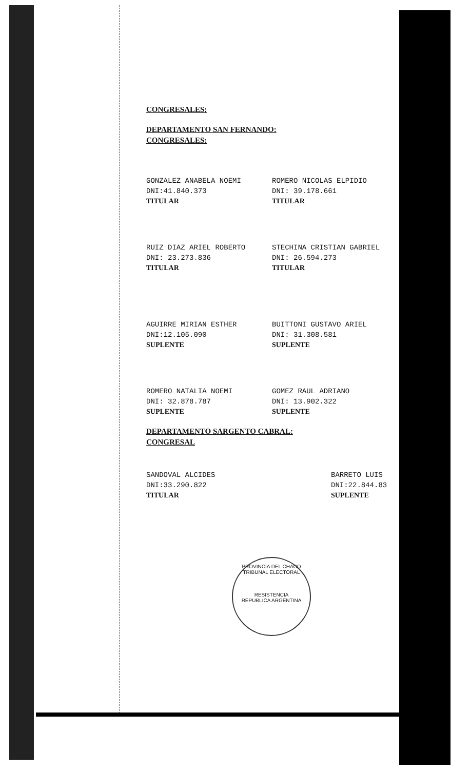CONGRESALES:
DEPARTAMENTO SAN FERNANDO:
CONGRESALES:
GONZALEZ ANABELA NOEMI
DNI:41.840.373
TITULAR
ROMERO NICOLAS ELPIDIO
DNI: 39.178.661
TITULAR
RUIZ DIAZ ARIEL ROBERTO
DNI: 23.273.836
TITULAR
STECHINA CRISTIAN GABRIEL
DNI: 26.594.273
TITULAR
AGUIRRE MIRIAN ESTHER
DNI:12.105.090
SUPLENTE
BUITTONI GUSTAVO ARIEL
DNI: 31.308.581
SUPLENTE
ROMERO NATALIA NOEMI
DNI: 32.878.787
SUPLENTE
GOMEZ RAUL ADRIANO
DNI: 13.902.322
SUPLENTE
DEPARTAMENTO SARGENTO CABRAL:
CONGRESAL
SANDOVAL ALCIDES
DNI:33.290.822
TITULAR
BARRETO LUIS
DNI:22.844.83
SUPLENTE
PROVINCIA DEL CHACO
TRIBUNAL ELECTORAL
RESISTENCIA
REPUBLICA ARGENTINA